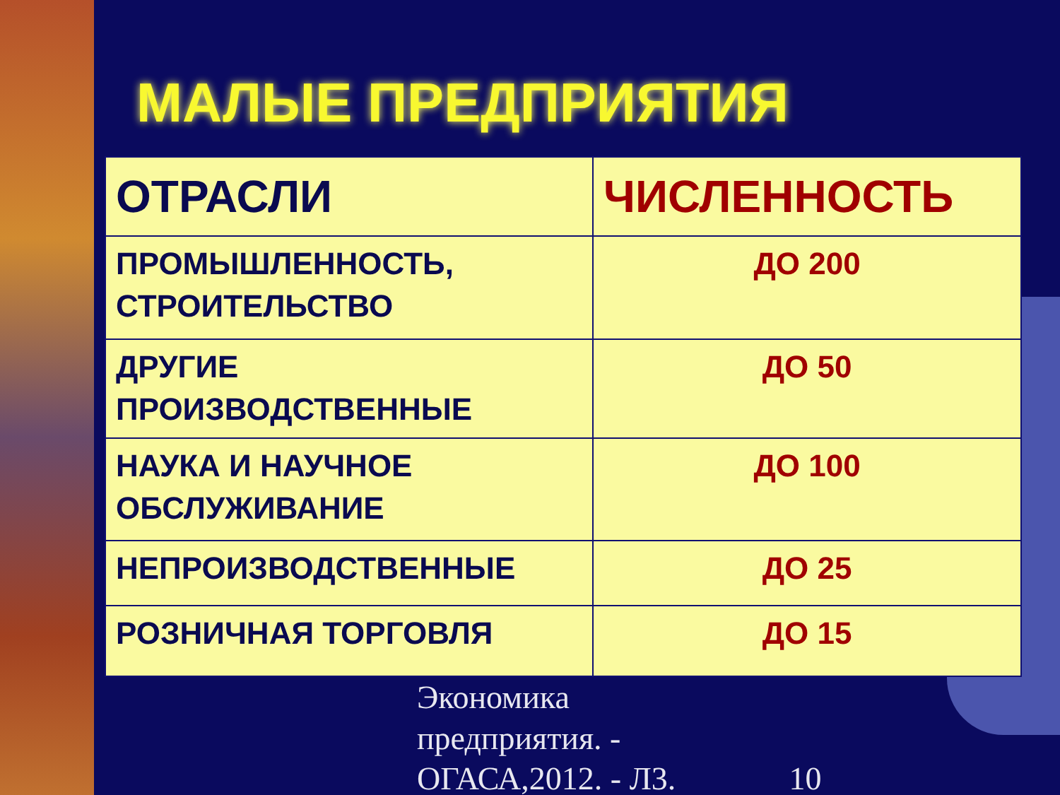МАЛЫЕ ПРЕДПРИЯТИЯ
| ОТРАСЛИ | ЧИСЛЕННОСТЬ |
| --- | --- |
| ПРОМЫШЛЕННОСТЬ, СТРОИТЕЛЬСТВО | ДО 200 |
| ДРУГИЕ ПРОИЗВОДСТВЕННЫЕ | ДО 50 |
| НАУКА И НАУЧНОЕ ОБСЛУЖИВАНИЕ | ДО 100 |
| НЕПРОИЗВОДСТВЕННЫЕ | ДО 25 |
| РОЗНИЧНАЯ ТОРГОВЛЯ | ДО 15 |
Экономика
предприятия. -
ОГАСА,2012. - Л3.
10